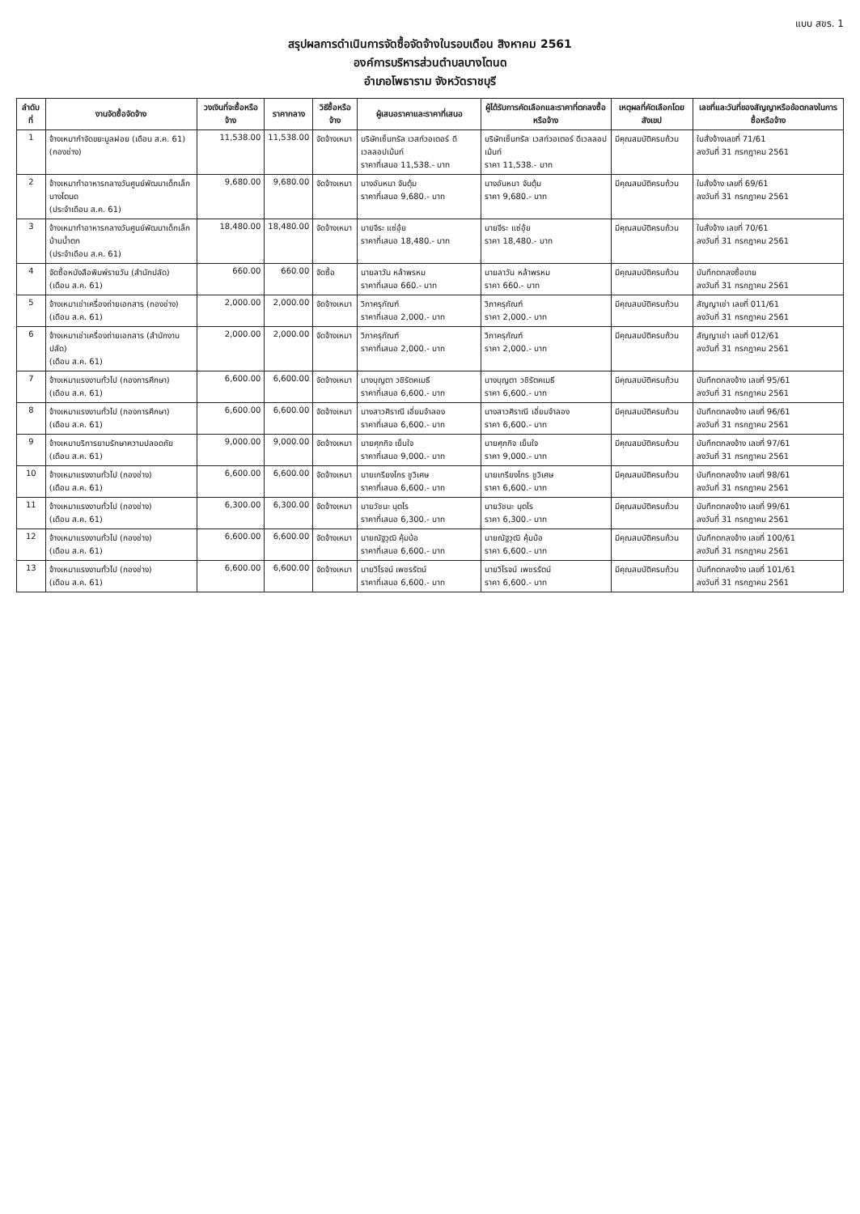แบบ สขร. 1
สรุปผลการดำเนินการจัดซื้อจัดจ้างในรอบเดือน สิงหาคม 2561
องค์การบริหารส่วนตำบลบางโตนด
อำเภอโพธาราม จังหวัดราชบุรี
| ลำดับที่ | งานจัดซื้อจัดจ้าง | วงเงินที่จะซื้อหรือจ้าง | ราคากลาง | วิธีซื้อหรือจ้าง | ผู้เสนอราคาและราคาที่เสนอ | ผู้ได้รับการคัดเลือกและราคาที่ตกลงซื้อหรือจ้าง | เหตุผลที่คัดเลือกโดยสังเขป | เลขที่และวันที่ของสัญญาหรือข้อตกลงในการซื้อหรือจ้าง |
| --- | --- | --- | --- | --- | --- | --- | --- | --- |
| 1 | จ้างเหมากำจัดขยะมูลฝอย (เดือน ส.ค. 61) (กองช่าง) | 11,538.00 | 11,538.00 | จัดจ้างเหมา | บริษัทเซ็นทรัล เวสท์วอเตอร์ ดีเวลลอปเม้นท์ ราคาที่เสนอ 11,538.- บาท | บริษัทเซ็นทรัล เวสท์วอเตอร์ ดีเวลลอปเม้นท์ ราคา 11,538.- บาท | มีคุณสมบัติครบถ้วน | ใบสั่งจ้างเลขที่ 71/61 ลงวันที่ 31 กรกฎาคม 2561 |
| 2 | จ้างเหมาทำอาหารกลางวันศูนย์พัฒนาเด็กเล็กบางโตนด (ประจำเดือน ส.ค. 61) | 9,680.00 | 9,680.00 | จัดจ้างเหมา | นางอันหนา จันตุ้ม ราคาที่เสนอ 9,680.- บาท | นางอันหนา จันตุ้ม ราคา 9,680.- บาท | มีคุณสมบัติครบถ้วน | ใบสั่งจ้าง เลขที่ 69/61 ลงวันที่ 31 กรกฎาคม 2561 |
| 3 | จ้างเหมาทำอาหารกลางวันศูนย์พัฒนาเด็กเล็กบ้านน้ำตก (ประจำเดือน ส.ค. 61) | 18,480.00 | 18,480.00 | จัดจ้างเหมา | นายจีระ แซ่อุ้ย ราคาที่เสนอ 18,480.- บาท | นายจีระ แซ่อุ้ย ราคา 18,480.- บาท | มีคุณสมบัติครบถ้วน | ใบสั่งจ้าง เลขที่ 70/61 ลงวันที่ 31 กรกฎาคม 2561 |
| 4 | จัดซื้อหนังสือพิมพ์รายวัน (สำนักปลัด) (เดือน ส.ค. 61) | 660.00 | 660.00 | จัดซื้อ | นายลาวัน หล้าพรหม ราคาที่เสนอ 660.- บาท | นายลาวัน หล้าพรหม ราคา 660.- บาท | มีคุณสมบัติครบถ้วน | บันทึกตกลงซื้อขาย ลงวันที่ 31 กรกฎาคม 2561 |
| 5 | จ้างเหมาเช่าเครื่องถ่ายเอกสาร (กองช่าง) (เดือน ส.ค. 61) | 2,000.00 | 2,000.00 | จัดจ้างเหมา | วิภาครุภัณฑ์ ราคาที่เสนอ 2,000.- บาท | วิภาครุภัณฑ์ ราคา 2,000.- บาท | มีคุณสมบัติครบถ้วน | สัญญาเช่า เลขที่ 011/61 ลงวันที่ 31 กรกฎาคม 2561 |
| 6 | จ้างเหมาเช่าเครื่องถ่ายเอกสาร (สำนักงานปลัด) (เดือน ส.ค. 61) | 2,000.00 | 2,000.00 | จัดจ้างเหมา | วิภาครุภัณฑ์ ราคาที่เสนอ 2,000.- บาท | วิภาครุภัณฑ์ ราคา 2,000.- บาท | มีคุณสมบัติครบถ้วน | สัญญาเช่า เลขที่ 012/61 ลงวันที่ 31 กรกฎาคม 2561 |
| 7 | จ้างเหมาแรงงานทั่วไป (กองการศึกษา) (เดือน ส.ค. 61) | 6,600.00 | 6,600.00 | จัดจ้างเหมา | นางบุญตา วชิรัตคเมธี ราคาที่เสนอ 6,600.- บาท | นางบุญตา วชิรัตคเมธี ราคา 6,600.- บาท | มีคุณสมบัติครบถ้วน | บันทึกตกลงจ้าง เลขที่ 95/61 ลงวันที่ 31 กรกฎาคม 2561 |
| 8 | จ้างเหมาแรงงานทั่วไป (กองการศึกษา) (เดือน ส.ค. 61) | 6,600.00 | 6,600.00 | จัดจ้างเหมา | นางสาวศิราณี เอี่ยมจำลอง ราคาที่เสนอ 6,600.- บาท | นางสาวศิราณี เอี่ยมจำลอง ราคา 6,600.- บาท | มีคุณสมบัติครบถ้วน | บันทึกตกลงจ้าง เลขที่ 96/61 ลงวันที่ 31 กรกฎาคม 2561 |
| 9 | จ้างเหมาบริการยามรักษาความปลอดภัย (เดือน ส.ค. 61) | 9,000.00 | 9,000.00 | จัดจ้างเหมา | นายศุภกิจ เย็นใจ ราคาที่เสนอ 9,000.- บาท | นายศุภกิจ เย็นใจ ราคา 9,000.- บาท | มีคุณสมบัติครบถ้วน | บันทึกตกลงจ้าง เลขที่ 97/61 ลงวันที่ 31 กรกฎาคม 2561 |
| 10 | จ้างเหมาแรงงานทั่วไป (กองช่าง) (เดือน ส.ค. 61) | 6,600.00 | 6,600.00 | จัดจ้างเหมา | นายเกรียงไกร ชูวิเศษ ราคาที่เสนอ 6,600.- บาท | นายเกรียงไกร ชูวิเศษ ราคา 6,600.- บาท | มีคุณสมบัติครบถ้วน | บันทึกตกลงจ้าง เลขที่ 98/61 ลงวันที่ 31 กรกฎาคม 2561 |
| 11 | จ้างเหมาแรงงานทั่วไป (กองช่าง) (เดือน ส.ค. 61) | 6,300.00 | 6,300.00 | จัดจ้างเหมา | นายวัชนะ นุตโร ราคาที่เสนอ 6,300.- บาท | นายวัชนะ นุตโร ราคา 6,300.- บาท | มีคุณสมบัติครบถ้วน | บันทึกตกลงจ้าง เลขที่ 99/61 ลงวันที่ 31 กรกฎาคม 2561 |
| 12 | จ้างเหมาแรงงานทั่วไป (กองช่าง) (เดือน ส.ค. 61) | 6,600.00 | 6,600.00 | จัดจ้างเหมา | นายณัฐวุฒิ คุ้มบ้อ ราคาที่เสนอ 6,600.- บาท | นายณัฐวุฒิ คุ้มบ้อ ราคา 6,600.- บาท | มีคุณสมบัติครบถ้วน | บันทึกตกลงจ้าง เลขที่ 100/61 ลงวันที่ 31 กรกฎาคม 2561 |
| 13 | จ้างเหมาแรงงานทั่วไป (กองช่าง) (เดือน ส.ค. 61) | 6,600.00 | 6,600.00 | จัดจ้างเหมา | นายวิโรจน์ เพชรรัตน์ ราคาที่เสนอ 6,600.- บาท | นายวิโรจน์ เพชรรัตน์ ราคา 6,600.- บาท | มีคุณสมบัติครบถ้วน | บันทึกตกลงจ้าง เลขที่ 101/61 ลงวันที่ 31 กรกฎาคม 2561 |